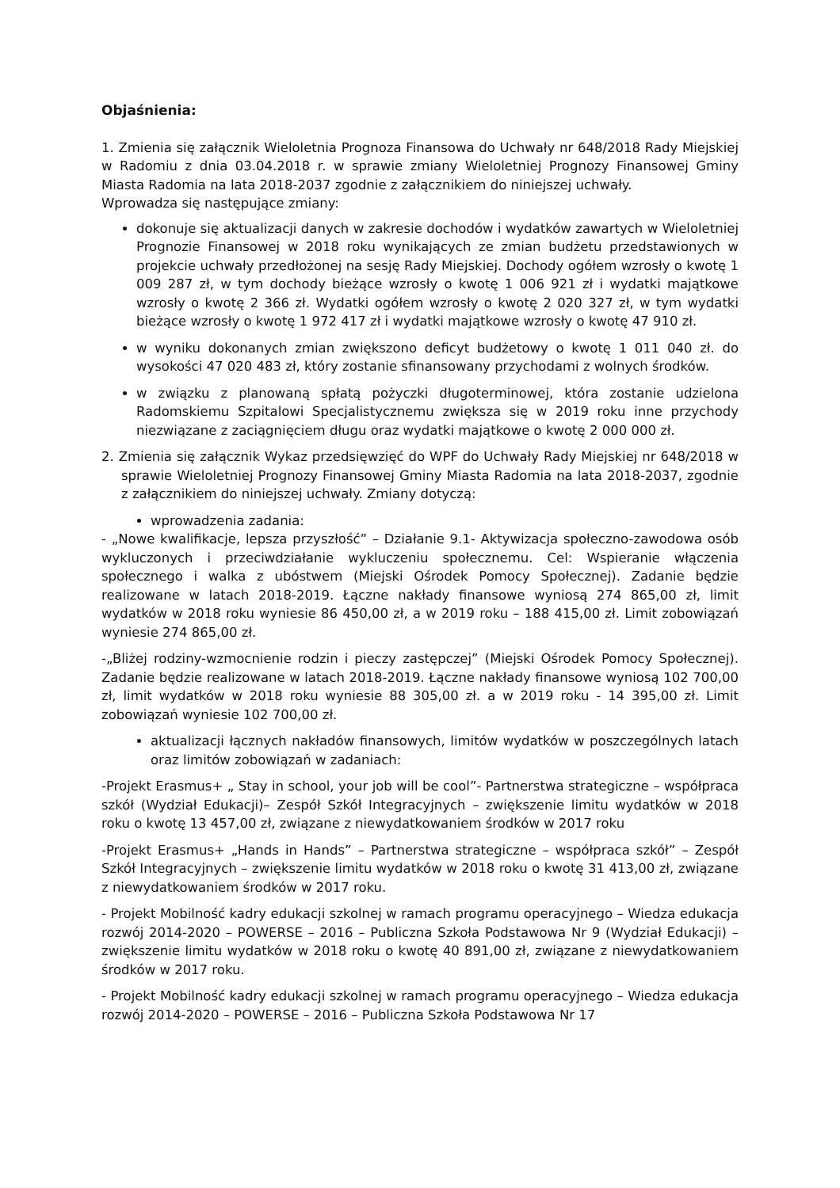Objaśnienia:
1. Zmienia się załącznik Wieloletnia Prognoza Finansowa do Uchwały nr 648/2018 Rady Miejskiej w Radomiu z dnia 03.04.2018 r. w sprawie zmiany Wieloletniej Prognozy Finansowej Gminy Miasta Radomia na lata 2018-2037 zgodnie z załącznikiem do niniejszej uchwały.
Wprowadza się następujące zmiany:
dokonuje się aktualizacji danych w zakresie dochodów i wydatków zawartych w Wieloletniej Prognozie Finansowej w 2018 roku wynikających ze zmian budżetu przedstawionych w projekcie uchwały przedłożonej na sesję Rady Miejskiej. Dochody ogółem wzrosły o kwotę 1 009 287 zł, w tym dochody bieżące wzrosły o kwotę 1 006 921 zł i wydatki majątkowe wzrosły o kwotę 2 366 zł. Wydatki ogółem wzrosły o kwotę 2 020 327 zł, w tym wydatki bieżące wzrosły o kwotę 1 972 417 zł i wydatki majątkowe wzrosły o kwotę 47 910 zł.
w wyniku dokonanych zmian zwiększono deficyt budżetowy o kwotę 1 011 040 zł. do wysokości 47 020 483 zł, który zostanie sfinansowany przychodami z wolnych środków.
w związku z planowaną spłatą pożyczki długoterminowej, która zostanie udzielona Radomskiemu Szpitalowi Specjalistycznemu zwiększa się w 2019 roku inne przychody niezwiązane z zaciągnięciem długu oraz wydatki majątkowe o kwotę 2 000 000 zł.
2. Zmienia się załącznik Wykaz przedsięwzięć do WPF do Uchwały Rady Miejskiej nr 648/2018 w sprawie Wieloletniej Prognozy Finansowej Gminy Miasta Radomia na lata 2018-2037, zgodnie z załącznikiem do niniejszej uchwały. Zmiany dotyczą:
wprowadzenia zadania:
- „Nowe kwalifikacje, lepsza przyszłość” – Działanie 9.1- Aktywizacja społeczno-zawodowa osób wykluczonych i przeciwdziałanie wykluczeniu społecznemu. Cel: Wspieranie włączenia społecznego i walka z ubóstwem (Miejski Ośrodek Pomocy Społecznej). Zadanie będzie realizowane w latach 2018-2019. Łączne nakłady finansowe wyniosą 274 865,00 zł, limit wydatków w 2018 roku wyniesie 86 450,00 zł, a w 2019 roku – 188 415,00 zł. Limit zobowiązań wyniesie 274 865,00 zł.
-„Bliżej rodziny-wzmocnienie rodzin i pieczy zastępczej” (Miejski Ośrodek Pomocy Społecznej). Zadanie będzie realizowane w latach 2018-2019. Łączne nakłady finansowe wyniosą 102 700,00 zł, limit wydatków w 2018 roku wyniesie 88 305,00 zł. a w 2019 roku - 14 395,00 zł. Limit zobowiązań wyniesie 102 700,00 zł.
aktualizacji łącznych nakładów finansowych, limitów wydatków w poszczególnych latach oraz limitów zobowiązań w zadaniach:
-Projekt Erasmus+ „ Stay in school, your job will be cool”- Partnerstwa strategiczne – współpraca szkół (Wydział Edukacji)– Zespół Szkół Integracyjnych – zwiększenie limitu wydatków w 2018 roku o kwotę 13 457,00 zł, związane z niewydatkowaniem środków w 2017 roku
-Projekt Erasmus+ „Hands in Hands” – Partnerstwa strategiczne – współpraca szkół” – Zespół Szkół Integracyjnych – zwiększenie limitu wydatków w 2018 roku o kwotę 31 413,00 zł, związane z niewydatkowaniem środków w 2017 roku.
- Projekt Mobilność kadry edukacji szkolnej w ramach programu operacyjnego – Wiedza edukacja rozwój 2014-2020 – POWERSE – 2016 – Publiczna Szkoła Podstawowa Nr 9 (Wydział Edukacji) – zwiększenie limitu wydatków w 2018 roku o kwotę 40 891,00 zł, związane z niewydatkowaniem środków w 2017 roku.
- Projekt Mobilność kadry edukacji szkolnej w ramach programu operacyjnego – Wiedza edukacja rozwój 2014-2020 – POWERSE – 2016 – Publiczna Szkoła Podstawowa Nr 17